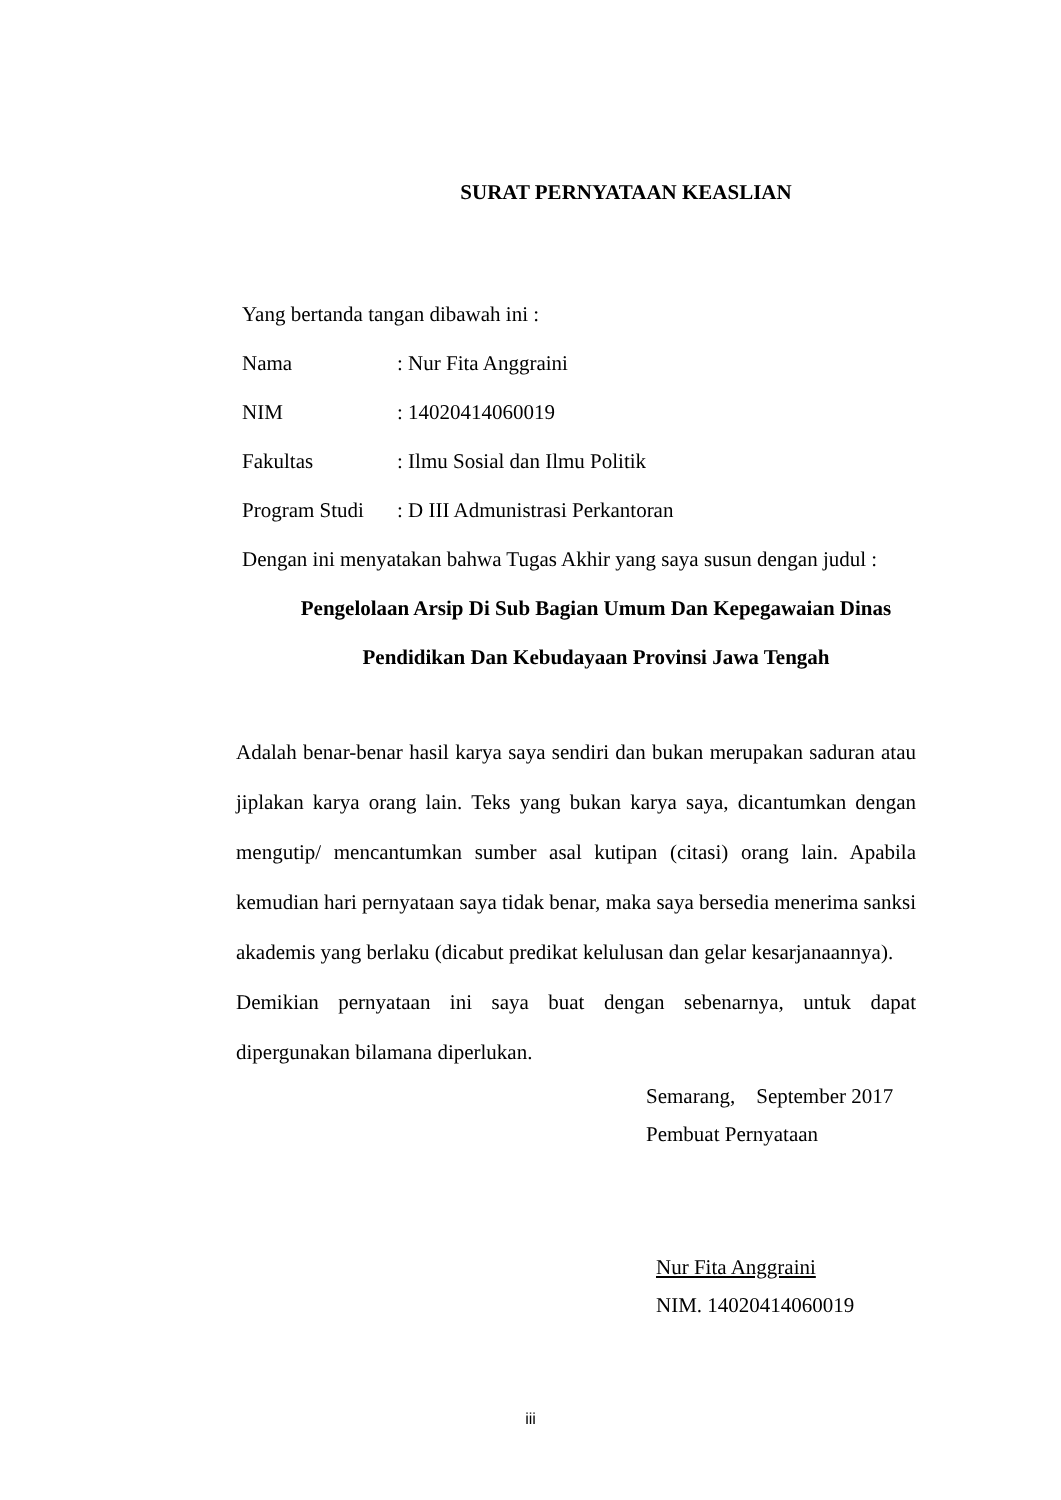SURAT PERNYATAAN KEASLIAN
Yang bertanda tangan dibawah ini :
Nama: Nur Fita Anggraini
NIM: 14020414060019
Fakultas: Ilmu Sosial dan Ilmu Politik
Program Studi: D III Admunistrasi Perkantoran
Dengan ini menyatakan bahwa Tugas Akhir yang saya susun dengan judul :
Pengelolaan Arsip Di Sub Bagian Umum Dan Kepegawaian Dinas
Pendidikan Dan Kebudayaan Provinsi Jawa Tengah
Adalah benar-benar hasil karya saya sendiri dan bukan merupakan saduran atau jiplakan karya orang lain. Teks yang bukan karya saya, dicantumkan dengan mengutip/ mencantumkan sumber asal kutipan (citasi) orang lain. Apabila kemudian hari pernyataan saya tidak benar, maka saya bersedia menerima sanksi akademis yang berlaku (dicabut predikat kelulusan dan gelar kesarjanaannya).
Demikian pernyataan ini saya buat dengan sebenarnya, untuk dapat dipergunakan bilamana diperlukan.
Semarang, September 2017
Pembuat Pernyataan
Nur Fita Anggraini
NIM. 14020414060019
iii